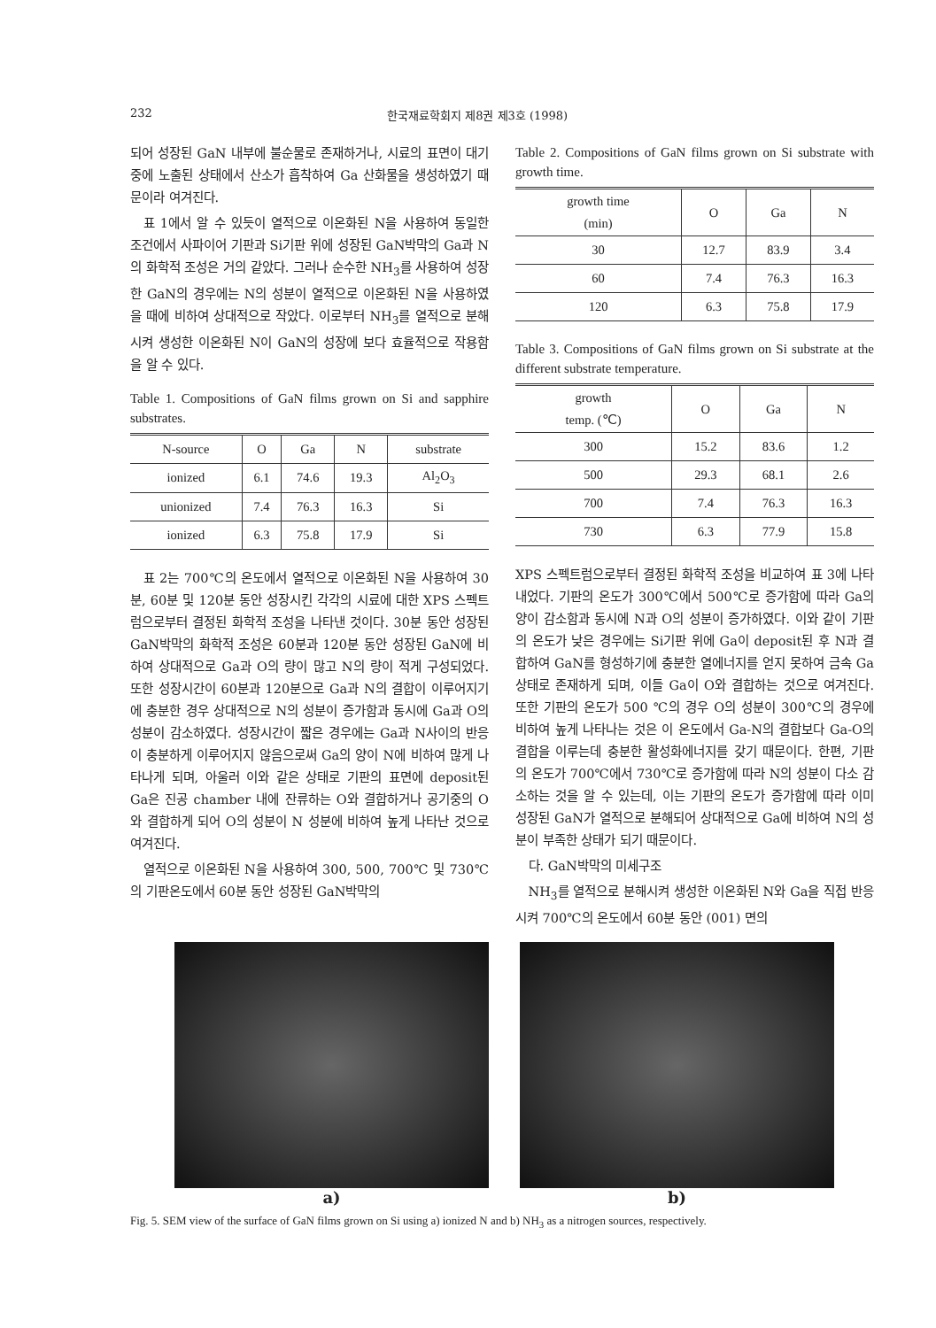232 한국재료학회지 제8권 제3호 (1998)
되어 성장된 GaN 내부에 불순물로 존재하거나, 시료의 표면이 대기 중에 노출된 상태에서 산소가 흡착하여 Ga 산화물을 생성하였기 때문이라 여겨진다.
표 1에서 알 수 있듯이 열적으로 이온화된 N을 사용하여 동일한 조건에서 사파이어 기판과 Si기판 위에 성장된 GaN박막의 Ga과 N의 화학적 조성은 거의 같았다. 그러나 순수한 NH<sub>3</sub>를 사용하여 성장한 GaN의 경우에는 N의 성분이 열적으로 이온화된 N을 사용하였을 때에 비하여 상대적으로 작았다. 이로부터 NH<sub>3</sub>를 열적으로 분해시켜 생성한 이온화된 N이 GaN의 성장에 보다 효율적으로 작용함을 알 수 있다.
Table 1. Compositions of GaN films grown on Si and sapphire substrates.
| N-source | O | Ga | N | substrate |
| --- | --- | --- | --- | --- |
| ionized | 6.1 | 74.6 | 19.3 | Al<sub>2</sub>O<sub>3</sub> |
| unionized | 7.4 | 76.3 | 16.3 | Si |
| ionized | 6.3 | 75.8 | 17.9 | Si |
표 2는 700℃의 온도에서 열적으로 이온화된 N을 사용하여 30분, 60분 및 120분 동안 성장시킨 각각의 시료에 대한 XPS 스펙트럼으로부터 결정된 화학적 조성을 나타낸 것이다. 30분 동안 성장된 GaN박막의 화학적 조성은 60분과 120분 동안 성장된 GaN에 비하여 상대적으로 Ga과 O의 량이 많고 N의 량이 적게 구성되었다. 또한 성장시간이 60분과 120분으로 Ga과 N의 결합이 이루어지기에 충분한 경우 상대적으로 N의 성분이 증가함과 동시에 Ga과 O의 성분이 감소하였다. 성장시간이 짧은 경우에는 Ga과 N사이의 반응이 충분하게 이루어지지 않음으로써 Ga의 양이 N에 비하여 많게 나타나게 되며, 아울러 이와 같은 상태로 기판의 표면에 deposit된 Ga은 진공 chamber 내에 잔류하는 O와 결합하거나 공기중의 O와 결합하게 되어 O의 성분이 N 성분에 비하여 높게 나타난 것으로 여겨진다.
열적으로 이온화된 N을 사용하여 300, 500, 700℃ 및 730℃의 기판온도에서 60분 동안 성장된 GaN박막의
Table 2. Compositions of GaN films grown on Si substrate with growth time.
| growth time (min) | O | Ga | N |
| --- | --- | --- | --- |
| 30 | 12.7 | 83.9 | 3.4 |
| 60 | 7.4 | 76.3 | 16.3 |
| 120 | 6.3 | 75.8 | 17.9 |
Table 3. Compositions of GaN films grown on Si substrate at the different substrate temperature.
| growth temp. (℃) | O | Ga | N |
| --- | --- | --- | --- |
| 300 | 15.2 | 83.6 | 1.2 |
| 500 | 29.3 | 68.1 | 2.6 |
| 700 | 7.4 | 76.3 | 16.3 |
| 730 | 6.3 | 77.9 | 15.8 |
XPS 스펙트럼으로부터 결정된 화학적 조성을 비교하여 표 3에 나타내었다. 기판의 온도가 300℃에서 500℃로 증가함에 따라 Ga의 양이 감소함과 동시에 N과 O의 성분이 증가하였다. 이와 같이 기판의 온도가 낮은 경우에는 Si기판 위에 Ga이 deposit된 후 N과 결합하여 GaN를 형성하기에 충분한 열에너지를 얻지 못하여 금속 Ga상태로 존재하게 되며, 이들 Ga이 O와 결합하는 것으로 여겨진다. 또한 기판의 온도가 500 ℃의 경우 O의 성분이 300℃의 경우에 비하여 높게 나타나는 것은 이 온도에서 Ga-N의 결합보다 Ga-O의 결합을 이루는데 충분한 활성화에너지를 갖기 때문이다. 한편, 기판의 온도가 700℃에서 730℃로 증가함에 따라 N의 성분이 다소 감소하는 것을 알 수 있는데, 이는 기판의 온도가 증가함에 따라 이미 성장된 GaN가 열적으로 분해되어 상대적으로 Ga에 비하여 N의 성분이 부족한 상태가 되기 때문이다.
다. GaN박막의 미세구조
NH<sub>3</sub>를 열적으로 분해시켜 생성한 이온화된 N와 Ga을 직접 반응시켜 700℃의 온도에서 60분 동안 (001) 면의
a) b)
Fig. 5. SEM view of the surface of GaN films grown on Si using a) ionized N and b) NH<sub>3</sub> as a nitrogen sources, respectively.